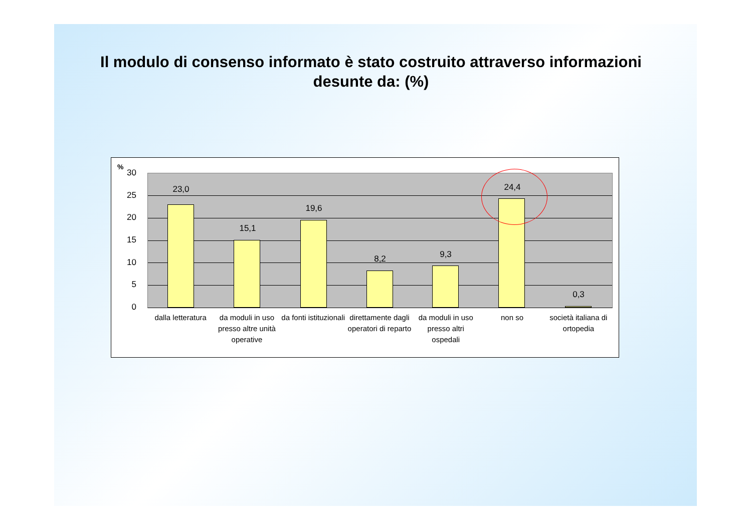Il modulo di consenso informato è stato costruito attraverso informazioni desunte da: (%)
%
30
25
20
15
10
5
0
23,0
15,1
19,6
8,2 9,3
24,4
0,3
dalla letteratura da moduli in uso presso altre unità operative
da fonti istituzionali direttamente dagli operatori di reparto
da moduli in uso presso altri ospedali
non so società italiana di ortopedia